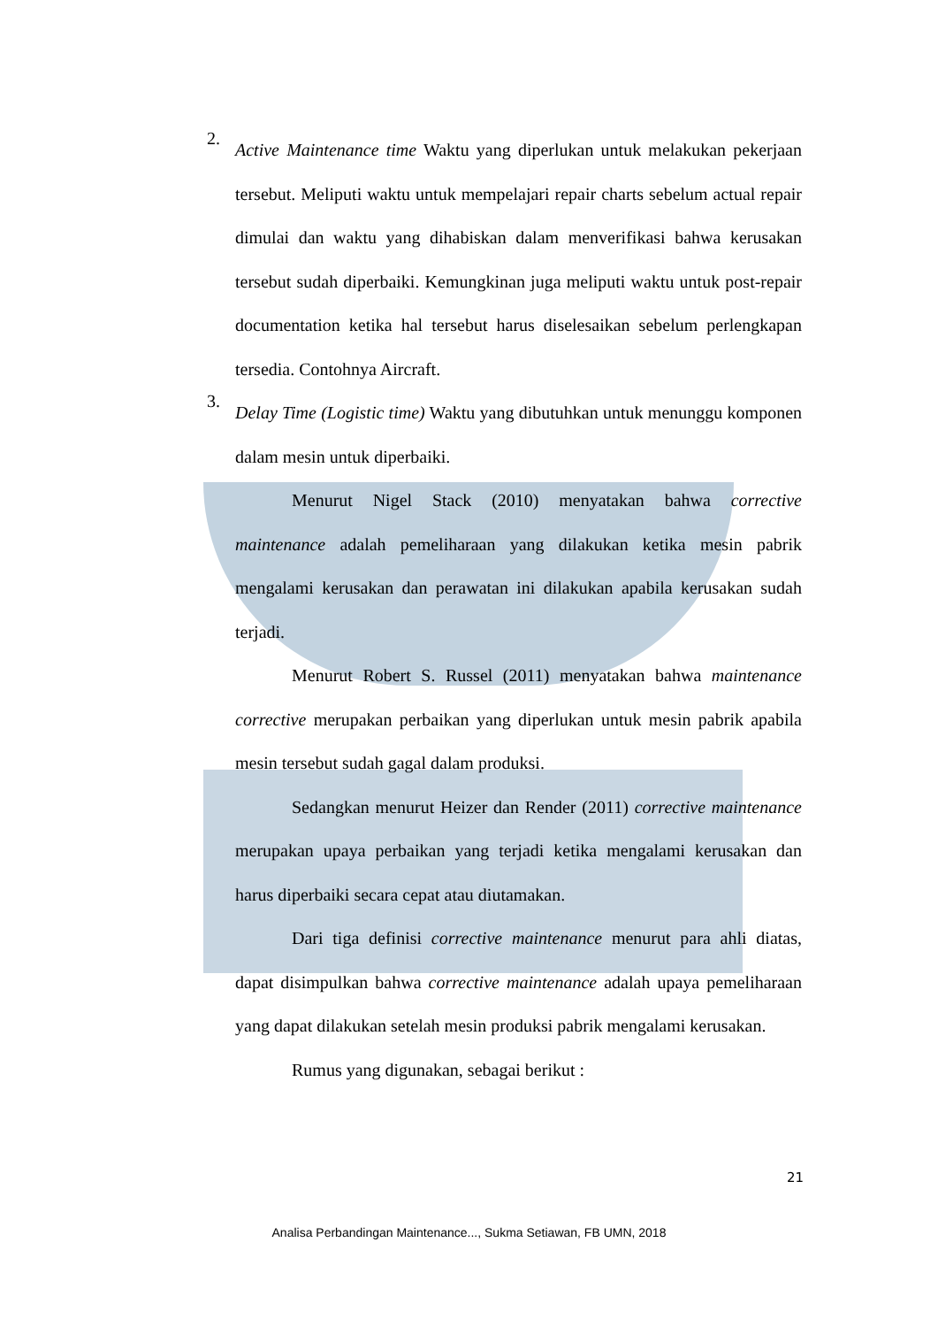2.
Active Maintenance time Waktu yang diperlukan untuk melakukan pekerjaan tersebut. Meliputi waktu untuk mempelajari repair charts sebelum actual repair dimulai dan waktu yang dihabiskan dalam menverifikasi bahwa kerusakan tersebut sudah diperbaiki. Kemungkinan juga meliputi waktu untuk post-repair documentation ketika hal tersebut harus diselesaikan sebelum perlengkapan tersedia. Contohnya Aircraft.
3.
Delay Time (Logistic time) Waktu yang dibutuhkan untuk menunggu komponen dalam mesin untuk diperbaiki.
Menurut Nigel Stack (2010) menyatakan bahwa corrective maintenance adalah pemeliharaan yang dilakukan ketika mesin pabrik mengalami kerusakan dan perawatan ini dilakukan apabila kerusakan sudah terjadi.
Menurut Robert S. Russel (2011) menyatakan bahwa maintenance corrective merupakan perbaikan yang diperlukan untuk mesin pabrik apabila mesin tersebut sudah gagal dalam produksi.
Sedangkan menurut Heizer dan Render (2011) corrective maintenance merupakan upaya perbaikan yang terjadi ketika mengalami kerusakan dan harus diperbaiki secara cepat atau diutamakan.
Dari tiga definisi corrective maintenance menurut para ahli diatas, dapat disimpulkan bahwa corrective maintenance adalah upaya pemeliharaan yang dapat dilakukan setelah mesin produksi pabrik mengalami kerusakan.
Rumus yang digunakan, sebagai berikut :
21
Analisa Perbandingan Maintenance..., Sukma Setiawan, FB UMN, 2018